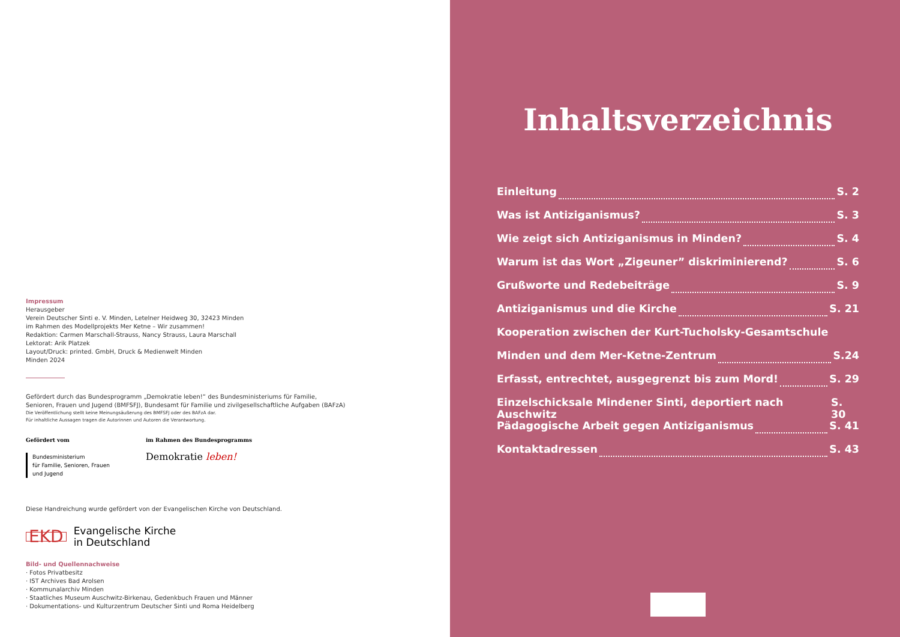Impressum
Herausgeber
Verein Deutscher Sinti e. V. Minden, Letelner Heidweg 30, 32423 Minden
im Rahmen des Modellprojekts Mer Ketne – Wir zusammen!
Redaktion: Carmen Marschall-Strauss, Nancy Strauss, Laura Marschall
Lektorat: Arik Platzek
Layout/Druck: printed. GmbH, Druck & Medienwelt Minden
Minden 2024
Gefördert durch das Bundesprogramm „Demokratie leben!“ des Bundesministeriums für Familie,
Senioren, Frauen und Jugend (BMFSFJ), Bundesamt für Familie und zivilgesellschaftliche Aufgaben (BAFzA)
Die Veröffentlichung stellt keine Meinungsäußerung des BMFSFJ oder des BAFzA dar.
Für inhaltliche Aussagen tragen die Autorinnen und Autoren die Verantwortung.
Gefördert vom
Bundesministerium
für Familie, Senioren, Frauen
und Jugend
im Rahmen des Bundesprogramms
Demokratie leben!
Diese Handreichung wurde gefördert von der Evangelischen Kirche von Deutschland.
EKD Evangelische Kirche
in Deutschland
Bild- und Quellennachweise
· Fotos Privatbesitz
· IST Archives Bad Arolsen
· Kommunalarchiv Minden
· Staatliches Museum Auschwitz-Birkenau, Gedenkbuch Frauen und Männer
· Dokumentations- und Kulturzentrum Deutscher Sinti und Roma Heidelberg
Inhaltsverzeichnis
Einleitung S. 2
Was ist Antiziganismus? S. 3
Wie zeigt sich Antiziganismus in Minden? S. 4
Warum ist das Wort „Zigeuner” diskriminierend? S. 6
Grußworte und Redebeiträge S. 9
Antiziganismus und die Kirche S. 21
Kooperation zwischen der Kurt-Tucholsky-Gesamtschule
Minden und dem Mer-Ketne-Zentrum S.24
Erfasst, entrechtet, ausgegrenzt bis zum Mord! S. 29
Einzelschicksale Mindener Sinti, deportiert nach Auschwitz S. 30
Pädagogische Arbeit gegen Antiziganismus S. 41
Kontaktadressen S. 43